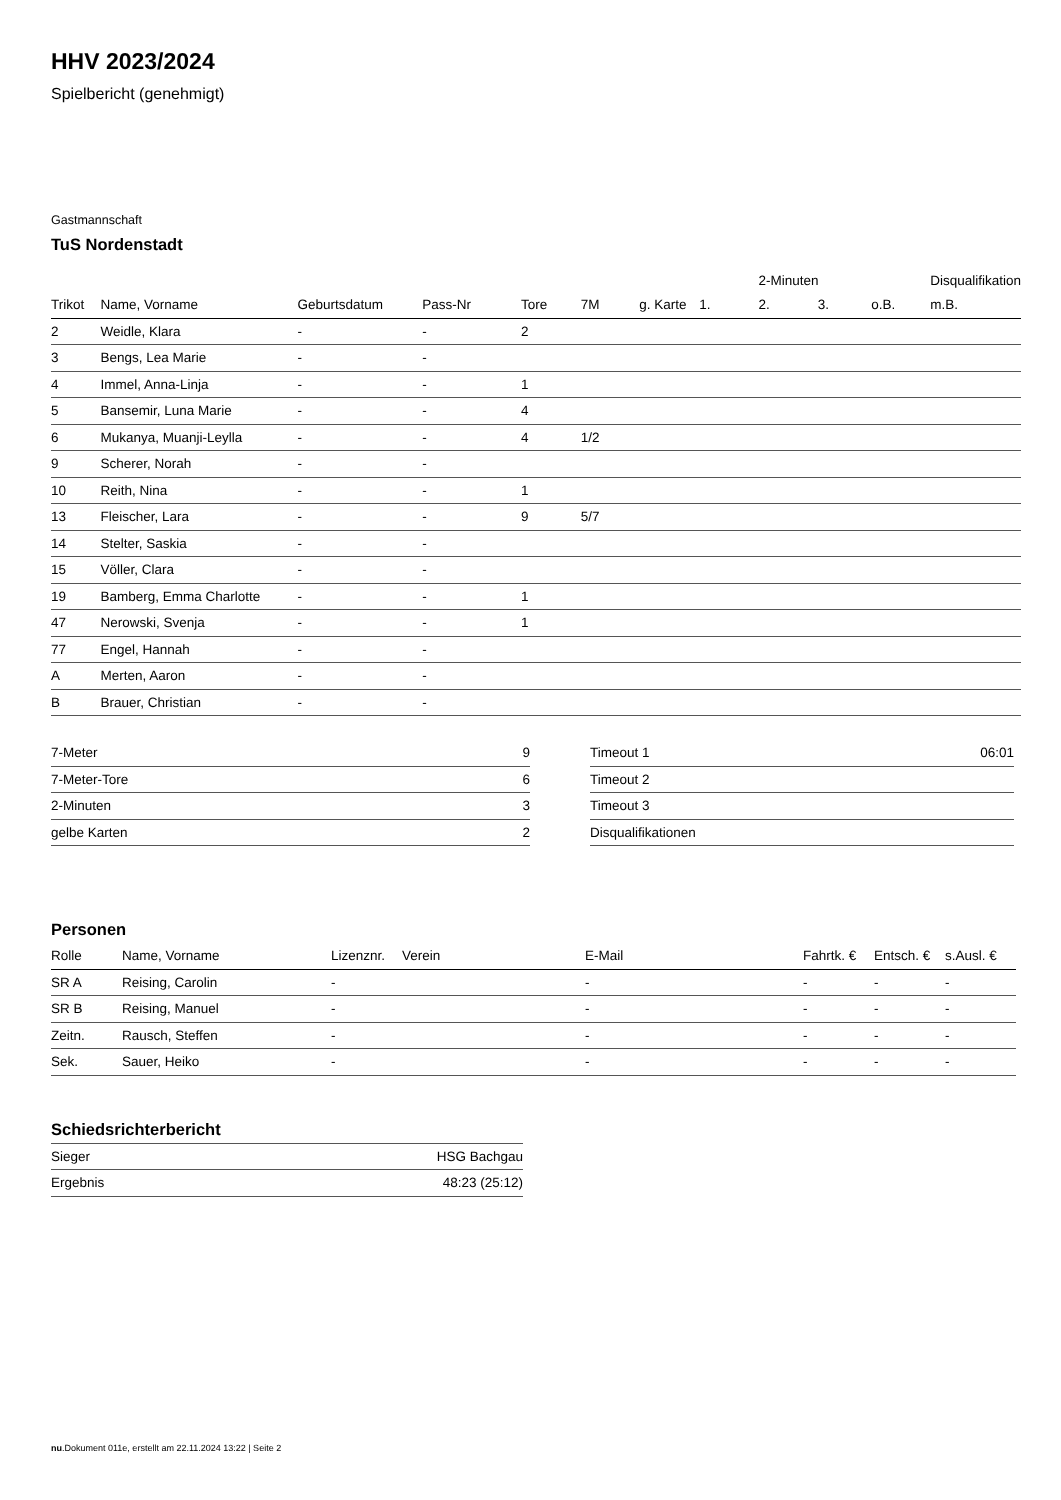HHV 2023/2024
Spielbericht (genehmigt)
Gastmannschaft
TuS Nordenstadt
| | | | | | | | | 2-Minuten | | | Disqualifikation |
| --- | --- | --- | --- | --- | --- | --- | --- | --- | --- | --- | --- |
| Trikot | Name, Vorname | Geburtsdatum | Pass-Nr | Tore | 7M | g. Karte | 1. | 2. | 3. | o.B. | m.B. |
| 2 | Weidle, Klara | - | - | 2 | | | | | | | |
| 3 | Bengs, Lea Marie | - | - | | | | | | | | |
| 4 | Immel, Anna-Linja | - | - | 1 | | | | | | | |
| 5 | Bansemir, Luna Marie | - | - | 4 | | | | | | | |
| 6 | Mukanya, Muanji-Leylla | - | - | 4 | 1/2 | | | | | | |
| 9 | Scherer, Norah | - | - | | | | | | | | |
| 10 | Reith, Nina | - | - | 1 | | | | | | | |
| 13 | Fleischer, Lara | - | - | 9 | 5/7 | | | | | | |
| 14 | Stelter, Saskia | - | - | | | | | | | | |
| 15 | Völler, Clara | - | - | | | | | | | | |
| 19 | Bamberg, Emma Charlotte | - | - | 1 | | | | | | | |
| 47 | Nerowski, Svenja | - | - | 1 | | | | | | | |
| 77 | Engel, Hannah | - | - | | | | | | | | |
| A | Merten, Aaron | - | - | | | | | | | | |
| B | Brauer, Christian | - | - | | | | | | | | |
| 7-Meter | 9 |
| 7-Meter-Tore | 6 |
| 2-Minuten | 3 |
| gelbe Karten | 2 |
| Timeout 1 | 06:01 |
| Timeout 2 | |
| Timeout 3 | |
| Disqualifikationen | |
Personen
| Rolle | Name, Vorname | Lizenznr. | Verein | E-Mail | Fahrtk. € | Entsch. € | s.Ausl. € |
| --- | --- | --- | --- | --- | --- | --- | --- |
| SR A | Reising, Carolin | - | | - | - | - | - |
| SR B | Reising, Manuel | - | | - | - | - | - |
| Zeitn. | Rausch, Steffen | - | | - | - | - | - |
| Sek. | Sauer, Heiko | - | | - | - | - | - |
Schiedsrichterbericht
| Sieger | HSG Bachgau |
| Ergebnis | 48:23 (25:12) |
nu.Dokument 011e, erstellt am 22.11.2024 13:22 | Seite 2